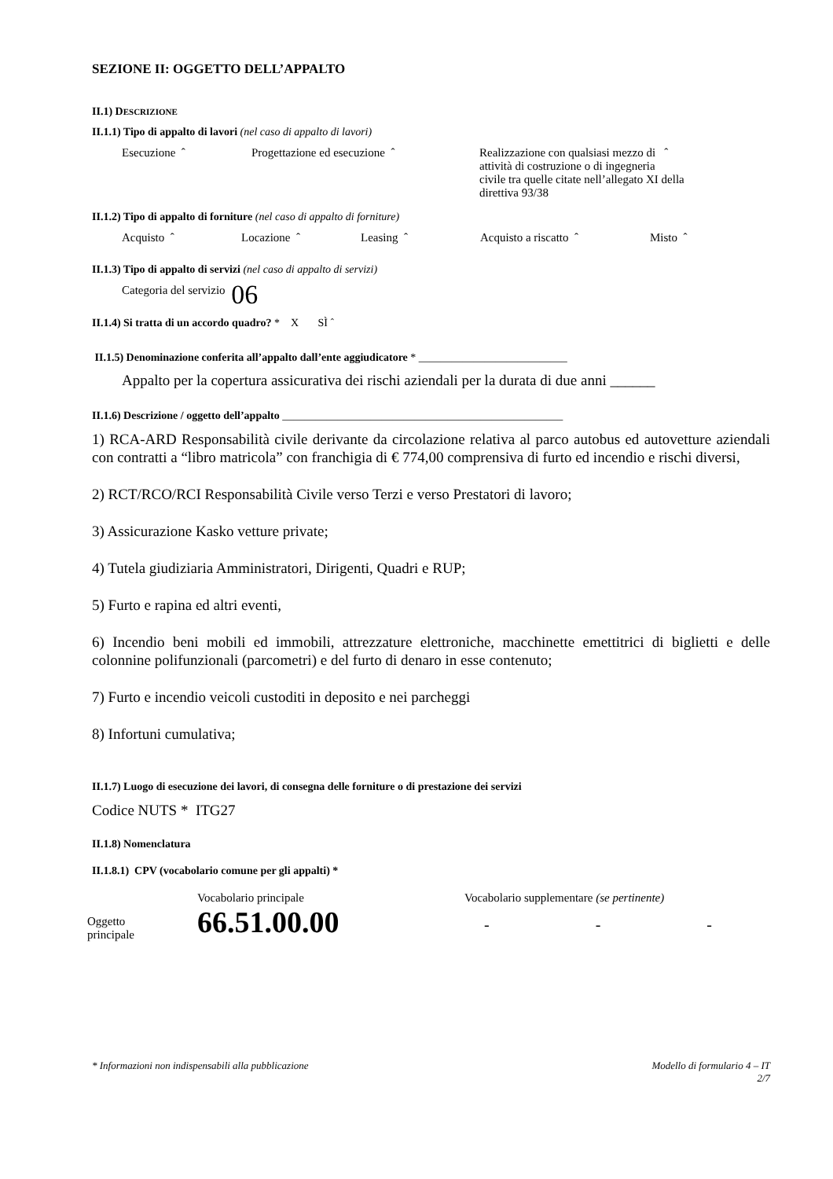SEZIONE II: OGGETTO DELL’APPALTO
II.1) DESCRIZIONE
II.1.1) Tipo di appalto di lavori (nel caso di appalto di lavori)
Esecuzione ˆ Progettazione ed esecuzione ˆ Realizzazione con qualsiasi mezzo di ˆ
attività di costruzione o di ingegneria
civile tra quelle citate nell’allegato XI della
direttiva 93/38
II.1.2) Tipo di appalto di forniture (nel caso di appalto di forniture)
Acquisto ˆ Locazione ˆ Leasing ˆ Acquisto a riscatto ˆ Misto ˆ
II.1.3) Tipo di appalto di servizi (nel caso di appalto di servizi)
Categoria del servizio 06
II.1.4) Si tratta di un accordo quadro? * X SÌ ˆ
II.1.5) Denominazione conferita all’appalto dall’ente aggiudicatore * ___________________________
Appalto per la copertura assicurativa dei rischi aziendali per la durata di due anni ______
II.1.6) Descrizione / oggetto dell’appalto ___________________________________________________
1) RCA-ARD Responsabilità civile derivante da circolazione relativa al parco autobus ed autovetture aziendali con contratti a “libro matricola” con franchigia di € 774,00 comprensiva di furto ed incendio e rischi diversi,
2) RCT/RCO/RCI Responsabilità Civile verso Terzi e verso Prestatori di lavoro;
3) Assicurazione Kasko vetture private;
4) Tutela giudiziaria Amministratori, Dirigenti, Quadri e RUP;
5) Furto e rapina ed altri eventi,
6) Incendio beni mobili ed immobili, attrezzature elettroniche, macchinette emettitrici di biglietti e delle colonnine polifunzionali (parcometri) e del furto di denaro in esse contenuto;
7) Furto e incendio veicoli custoditi in deposito e nei parcheggi
8) Infortuni cumulativa;
II.1.7) Luogo di esecuzione dei lavori, di consegna delle forniture o di prestazione dei servizi
Codice NUTS * ITG27
II.1.8) Nomenclatura
II.1.8.1) CPV (vocabolario comune per gli appalti) *
Oggetto
principale
Vocabolario principale
66.51.00.00
Vocabolario supplementare (se pertinente)
- - -
* Informazioni non indispensabili alla pubblicazione
Modello di formulario 4 – IT
2/7